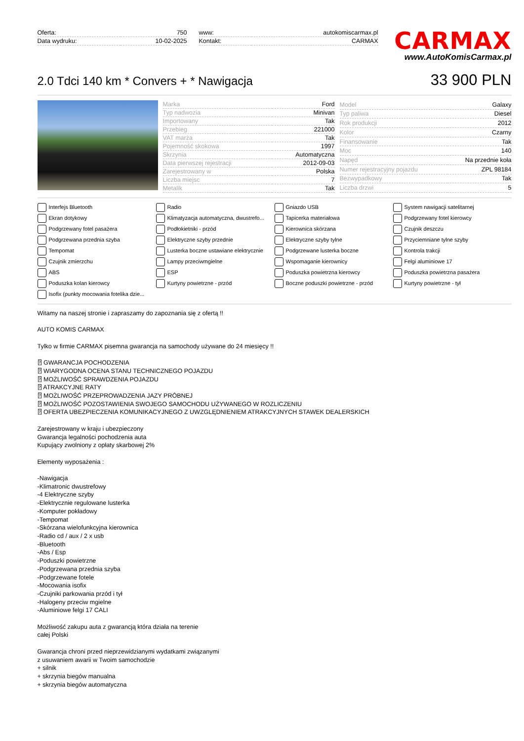| Oferta: | 750 |
| Data wydruku: | 10-02-2025 |
| www: | autokomiscarmax.pl |
| Kontakt: | CARMAX |
CARMAX
www.AutoKomisCarmax.pl
2.0 Tdci 140 km * Convers + * Nawigacja
33 900 PLN
| Marka | Ford |
| Typ nadwozia | Minivan |
| Importowany | Tak |
| Przebieg | 221000 |
| VAT marża | Tak |
| Pojemność skokowa | 1997 |
| Skrzynia | Automatyczna |
| Data pierwszej rejestracji | 2012-09-03 |
| Zarejestrowany w | Polska |
| Liczba miejsc | 7 |
| Metalik | Tak |
| Model | Galaxy |
| Typ paliwa | Diesel |
| Rok produkcji | 2012 |
| Kolor | Czarny |
| Finansowanie | Tak |
| Moc | 140 |
| Napęd | Na przednie koła |
| Numer rejestracyjny pojazdu | ZPL 98184 |
| Bezwypadkowy | Tak |
| Liczba drzwi | 5 |
Interfejs Bluetooth Radio Gniazdo USB System nawigacji satelitarnej Ekran dotykowy Klimatyzacja automatyczna, dwustrefo... Tapicerka materiałowa Podgrzewany fotel kierowcy Podgrzewany fotel pasażera Podłokietniki - przód Kierownica skórzana Czujnik deszczu Podgrzewana przednia szyba Elektryczne szyby przednie Elektryczne szyby tylne Przyciemniane tylne szyby Tempomat Lusterka boczne ustawiane elektrycznie Podgrzewane lusterka boczne Kontrola trakcji Czujnik zmierzchu Lampy przeciwmgielne Wspomaganie kierownicy Felgi aluminiowe 17 ABS ESP Poduszka powietrzna kierowcy Poduszka powietrzna pasażera Poduszka kolan kierowcy Kurtyny powietrzne - przód Boczne poduszki powietrzne - przód Kurtyny powietrzne - tył Isofix (punkty mocowania fotelika dzie...
Witamy na naszej stronie i zapraszamy do zapoznania się z ofertą !!
AUTO KOMIS CARMAX
Tylko w firmie CARMAX pisemna gwarancja na samochody używane do 24 miesięcy !!
⍰ GWARANCJA POCHODZENIA
⍰ WIARYGODNA OCENA STANU TECHNICZNEGO POJAZDU
⍰ MOŻLIWOŚĆ SPRAWDZENIA POJAZDU
⍰ ATRAKCYJNE RATY
⍰ MOŻLIWOŚĆ PRZEPROWADZENIA JAZY PRÓBNEJ
⍰ MOŻLIWOŚĆ POZOSTAWIENIA SWOJEGO SAMOCHODU UŻYWANEGO W ROZLICZENIU
⍰ OFERTA UBEZPIECZENIA KOMUNIKACYJNEGO Z UWZGLĘDNIENIEM ATRAKCYJNYCH STAWEK DEALERSKICH
Zarejestrowany w kraju i ubezpieczony
Gwarancja legalności pochodzenia auta
Kupujący zwolniony z opłaty skarbowej 2%
Elementy wyposażenia :
-Nawigacja
-Klimatronic dwustrefowy
-4 Elektryczne szyby
-Elektrycznie regulowane lusterka
-Komputer pokładowy
-Tempomat
-Skórzana wielofunkcyjna kierownica
-Radio cd / aux / 2 x usb
-Bluetooth
-Abs / Esp
-Poduszki powietrzne
-Podgrzewana przednia szyba
-Podgrzewane fotele
-Mocowania isofix
-Czujniki parkowania przód i tył
-Halogeny przeciw mgielne
-Aluminiowe felgi 17 CALI
Możliwość zakupu auta z gwarancją która działa na terenie
całej Polski
Gwarancja chroni przed nieprzewidzianymi wydatkami związanymi
z usuwaniem awarii w Twoim samochodzie
+ silnik
+ skrzynia biegów manualna
+ skrzynia biegów automatyczna